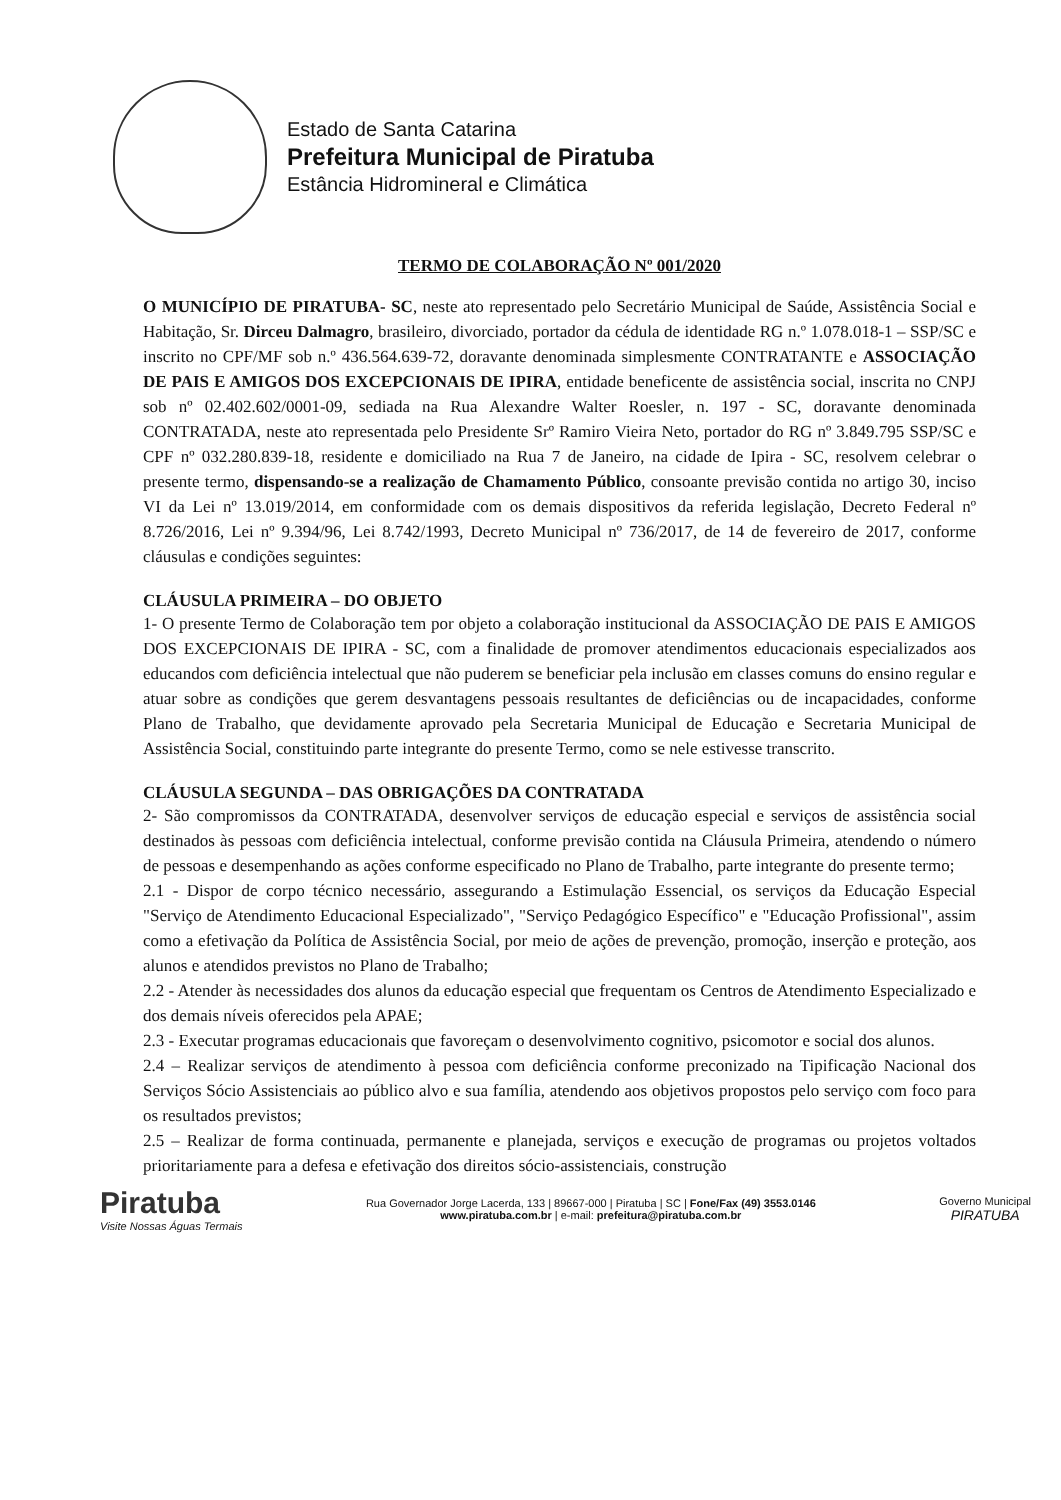Estado de Santa Catarina
Prefeitura Municipal de Piratuba
Estância Hidromineral e Climática
TERMO DE COLABORAÇÃO Nº 001/2020
O MUNICÍPIO DE PIRATUBA- SC, neste ato representado pelo Secretário Municipal de Saúde, Assistência Social e Habitação, Sr. Dirceu Dalmagro, brasileiro, divorciado, portador da cédula de identidade RG n.º 1.078.018-1 – SSP/SC e inscrito no CPF/MF sob n.º 436.564.639-72, doravante denominada simplesmente CONTRATANTE e ASSOCIAÇÃO DE PAIS E AMIGOS DOS EXCEPCIONAIS DE IPIRA, entidade beneficente de assistência social, inscrita no CNPJ sob nº 02.402.602/0001-09, sediada na Rua Alexandre Walter Roesler, n. 197 - SC, doravante denominada CONTRATADA, neste ato representada pelo Presidente Srº Ramiro Vieira Neto, portador do RG nº 3.849.795 SSP/SC e CPF nº 032.280.839-18, residente e domiciliado na Rua 7 de Janeiro, na cidade de Ipira - SC, resolvem celebrar o presente termo, dispensando-se a realização de Chamamento Público, consoante previsão contida no artigo 30, inciso VI da Lei nº 13.019/2014, em conformidade com os demais dispositivos da referida legislação, Decreto Federal nº 8.726/2016, Lei nº 9.394/96, Lei 8.742/1993, Decreto Municipal nº 736/2017, de 14 de fevereiro de 2017, conforme cláusulas e condições seguintes:
CLÁUSULA PRIMEIRA – DO OBJETO
1- O presente Termo de Colaboração tem por objeto a colaboração institucional da ASSOCIAÇÃO DE PAIS E AMIGOS DOS EXCEPCIONAIS DE IPIRA - SC, com a finalidade de promover atendimentos educacionais especializados aos educandos com deficiência intelectual que não puderem se beneficiar pela inclusão em classes comuns do ensino regular e atuar sobre as condições que gerem desvantagens pessoais resultantes de deficiências ou de incapacidades, conforme Plano de Trabalho, que devidamente aprovado pela Secretaria Municipal de Educação e Secretaria Municipal de Assistência Social, constituindo parte integrante do presente Termo, como se nele estivesse transcrito.
CLÁUSULA SEGUNDA – DAS OBRIGAÇÕES DA CONTRATADA
2- São compromissos da CONTRATADA, desenvolver serviços de educação especial e serviços de assistência social destinados às pessoas com deficiência intelectual, conforme previsão contida na Cláusula Primeira, atendendo o número de pessoas e desempenhando as ações conforme especificado no Plano de Trabalho, parte integrante do presente termo;
2.1 - Dispor de corpo técnico necessário, assegurando a Estimulação Essencial, os serviços da Educação Especial "Serviço de Atendimento Educacional Especializado", "Serviço Pedagógico Específico" e "Educação Profissional", assim como a efetivação da Política de Assistência Social, por meio de ações de prevenção, promoção, inserção e proteção, aos alunos e atendidos previstos no Plano de Trabalho;
2.2 - Atender às necessidades dos alunos da educação especial que frequentam os Centros de Atendimento Especializado e dos demais níveis oferecidos pela APAE;
2.3 - Executar programas educacionais que favoreçam o desenvolvimento cognitivo, psicomotor e social dos alunos.
2.4 – Realizar serviços de atendimento à pessoa com deficiência conforme preconizado na Tipificação Nacional dos Serviços Sócio Assistenciais ao público alvo e sua família, atendendo aos objetivos propostos pelo serviço com foco para os resultados previstos;
2.5 – Realizar de forma continuada, permanente e planejada, serviços e execução de programas ou projetos voltados prioritariamente para a defesa e efetivação dos direitos sócio-assistenciais, construção
Piratuba
Visite Nossas Águas Termais
Rua Governador Jorge Lacerda, 133 | 89667-000 | Piratuba | SC | Fone/Fax (49) 3553.0146
www.piratuba.com.br | e-mail: prefeitura@piratuba.com.br
Governo Municipal
PIRATUBA